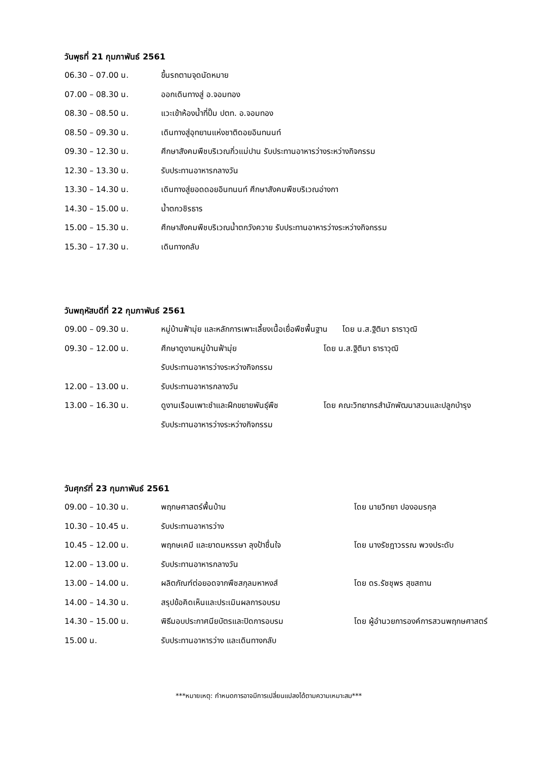วันพุธที่ 21 กุมภาพันธ์ 2561
| 06.30 – 07.00 น. | ขึ้นรถตามจุดนัดหมาย |
| 07.00 – 08.30 น. | ออกเดินทางสู่ อ.จอมทอง |
| 08.30 – 08.50 น. | แวะเข้าห้องน้ำที่ปั๊ม ปตท. อ.จอมทอง |
| 08.50 – 09.30 น. | เดินทางสู่อุทยานแห่งชาติดอยอินทนนท์ |
| 09.30 – 12.30 น. | ศึกษาสังคมพืชบริเวณกิ่วแม่ปาน รับประทานอาหารว่างระหว่างกิจกรรม |
| 12.30 – 13.30 น. | รับประทานอาหารกลางวัน |
| 13.30 – 14.30 น. | เดินทางสู่ยอดดอยอินทนนท์ ศึกษาสังคมพืชบริเวณอ่างกา |
| 14.30 – 15.00 น. | น้ำตกวชิรธาร |
| 15.00 – 15.30 น. | ศึกษาสังคมพืชบริเวณน้ำตกวังควาย รับประทานอาหารว่างระหว่างกิจกรรม |
| 15.30 – 17.30 น. | เดินทางกลับ |
วันพฤหัสบดีที่ 22 กุมภาพันธ์ 2561
| 09.00 – 09.30 น. | หมู่บ้านฟ้ามุ่ย และหลักการเพาะเลี้ยงเนื้อเยื่อพืชพื้นฐาน โดย น.ส.ฐิติมา ธาราวุฒิ | |
| 09.30 – 12.00 น. | ศึกษาดูงานหมู่บ้านฟ้ามุ่ย | โดย น.ส.ฐิติมา ธาราวุฒิ |
| | รับประทานอาหารว่างระหว่างกิจกรรม | |
| 12.00 – 13.00 น. | รับประทานอาหารกลางวัน | |
| 13.00 – 16.30 น. | ดูงานเรือนเพาะชำและฝึกขยายพันธุ์พืช | โดย คณะวิทยากรสำนักพัฒนาสวนและปลูกบำรุง |
| | รับประทานอาหารว่างระหว่างกิจกรรม | |
วันศุกร์ที่ 23 กุมภาพันธ์ 2561
| 09.00 – 10.30 น. | พฤกษศาสตร์พื้นบ้าน | โดย นายวิทยา ปองอมรกุล |
| 10.30 – 10.45 น. | รับประทานอาหารว่าง | |
| 10.45 – 12.00 น. | พฤกษเคมี และยาดมหรรษา ลุงป้าชื่นใจ | โดย นางรัชฎาวรรณ พวงประดับ |
| 12.00 – 13.00 น. | รับประทานอาหารกลางวัน | |
| 13.00 – 14.00 น. | ผลิตภัณฑ์ต่อยอดจากพืชสกุลมหาหงส์ | โดย ดร.รัชชุพร สุขสถาน |
| 14.00 – 14.30 น. | สรุปข้อคิดเห็นและประเมินผลการอบรม | |
| 14.30 – 15.00 น. | พิธีมอบประกาศนียบัตรและปิดการอบรม | โดย ผู้อำนวยการองค์การสวนพฤกษศาสตร์ |
| 15.00 น. | รับประทานอาหารว่าง และเดินทางกลับ | |
***หมายเหตุ: กำหนดการอาจมีการเปลี่ยนแปลงได้ตามความเหมาะสม***